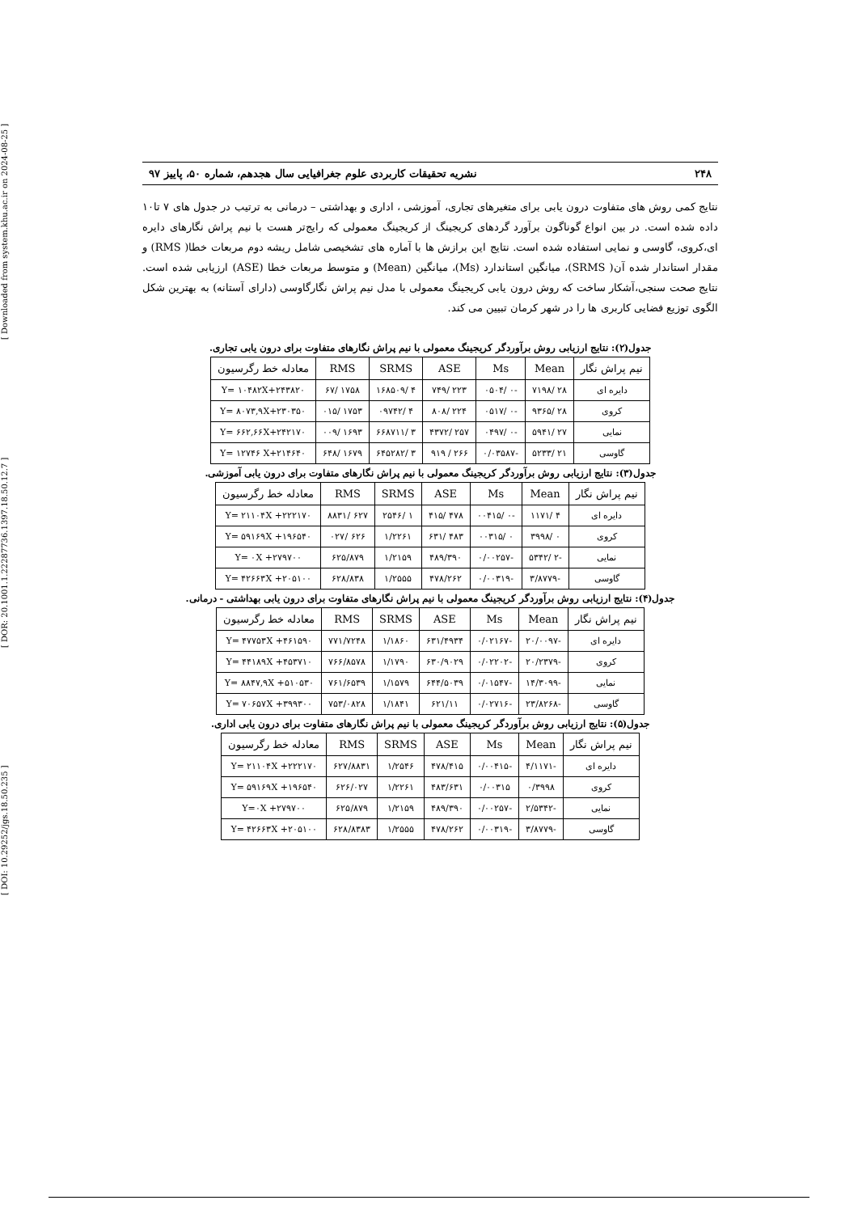[ DOI: 10.29252/jgs.18.50.235 ] [ DOR: 20.1001.1.22287736.1397.18.50.12.7 ] [ Downloaded from system.khu.ac.ir on 2024-08-25 ]
۲۴۸ نشریه تحقیقات کاربردی علوم جغرافیایی سال هجدهم، شماره ۵۰، پاییز ۹۷
نتایج کمی روش های متفاوت درون یابی برای متغیرهای تجاری، آموزشی ، اداری و بهداشتی – درمانی به ترتیب در جدول های ۷ تا۱۰ داده شده است. در بین انواع گوناگون برآورد گردهای کریجینگ از کریجینگ معمولی که رایج‌تر هست با نیم پراش نگارهای دایره ای،کروی، گاوسی و نمایی استفاده شده است. نتایج این برازش ها با آماره های تشخیصی شامل ریشه دوم مربعات خطا( RMS) و مقدار استاندار شده آن( SRMS)، میانگین استاندارد (Ms)، میانگین (Mean) و متوسط مربعات خطا (ASE) ارزیابی شده است. نتایج صحت سنجی،آشکار ساخت که روش درون یابی کریجینگ معمولی با مدل نیم پراش نگارگاوسی (دارای آستانه) به بهترین شکل الگوی توزیع فضایی کاربری ها را در شهر کرمان تبیین می کند.
جدول(۲): نتایج ارزیابی روش برآوردگر کریجینگ معمولی با نیم پراش نگارهای متفاوت برای درون یابی تجاری.
| نیم پراش نگار | Mean | Ms | ASE | SRMS | RMS | معادله خط رگرسیون |
| --- | --- | --- | --- | --- | --- | --- |
| دایره ای | ۲۸ /۷۱۹۸ | -۰ /۰۵۰۴ | ۲۲۳ /۷۴۹ | ۴ /۱۶۸۵۰۹ | ۱۷۵۸ /۶۷ | Y= ۱۰۴۸۲X+۲۴۳۸۲۰ |
| کروی | ۲۸ /۹۳۶۵ | -۰ /۰۵۱۷ | ۲۲۴ /۸۰۸ | ۴ /۰۹۷۴۲ | ۱۷۵۳ /۰۱۵ | Y= ۸۰۷۳,۹X+۲۳۰۳۵۰ |
| نمایی | ۲۷ /۵۹۴۱ | -۰ /۰۴۹۷ | ۲۵۷ /۴۳۷۲ | ۳ /۶۶۸۷۱۱ | ۱۶۹۳ /۰۰۹ | Y= ۶۶۲,۶۶X+۲۴۲۱۷۰ |
| گاوسی | ۲۱ /۵۲۳۳ | -۰/۰۳۵۸۷ | ۲۶۶ / ۹۱۹ | ۳ /۶۴۵۲۸۲ | ۱۶۷۹ /۶۴۸ | Y= ۱۲۷۴۶ X+۲۱۴۶۴۰ |
جدول(۳): نتایج ارزیابی روش برآوردگر کریجینگ معمولی با نیم پراش نگارهای متفاوت برای درون یابی آموزشی.
| نیم پراش نگار | Mean | Ms | ASE | SRMS | RMS | معادله خط رگرسیون |
| --- | --- | --- | --- | --- | --- | --- |
| دایره ای | ۴ /۱۱۷۱ | -۰ /۰۰۴۱۵ | ۴۷۸ /۴۱۵ | ۱ /۲۵۴۶ | ۶۲۷ /۸۸۳۱ | Y= ۲۱۱۰۴X +۲۲۲۱۷۰ |
| کروی | ۰ /۳۹۹۸ | ۰ /۰۰۳۱۵ | ۴۸۳ /۶۳۱ | ۱/۲۲۶۱ | ۶۲۶ /۰۲۷ | Y= ۵۹۱۶۹X +۱۹۶۵۴۰ |
| نمایی | -۲ /۵۳۴۲ | -۰/۰۰۲۵۷ | ۴۸۹/۳۹۰ | ۱/۲۱۵۹ | ۶۲۵/۸۷۹ | Y= ۰X +۲۷۹۷۰۰ |
| گاوسی | -۳/۸۷۷۹ | -۰/۰۰۳۱۹ | ۴۷۸/۲۶۲ | ۱/۲۵۵۵ | ۶۲۸/۸۳۸ | Y= ۴۲۶۶۳X +۲۰۵۱۰۰ |
جدول(۴): نتایج ارزیابی روش برآوردگر کریجینگ معمولی با نیم پراش نگارهای متفاوت برای درون یابی بهداشتی - درمانی.
| نیم پراش نگار | Mean | Ms | ASE | SRMS | RMS | معادله خط رگرسیون |
| --- | --- | --- | --- | --- | --- | --- |
| دایره ای | -۲۰/۰۰۹۷ | -۰/۰۲۱۶۷ | ۶۳۱/۴۹۳۴ | ۱/۱۸۶۰ | ۷۷۱/۷۲۴۸ | Y= ۴۷۷۵۳X +۴۶۱۵۹۰ |
| کروی | -۲۰/۲۳۷۹ | -۰/۰۲۲۰۲ | ۶۳۰/۹۰۲۹ | ۱/۱۷۹۰ | ۷۶۶/۸۵۷۸ | Y= ۴۴۱۸۹X +۴۵۳۷۱۰ |
| نمایی | -۱۴/۳۰۹۹ | -۰/۰۱۵۴۷ | ۶۴۴/۵۰۳۹ | ۱/۱۵۷۹ | ۷۶۱/۶۵۳۹ | Y= ۸۸۴۷,۹X +۵۱۰۵۳۰ |
| گاوسی | -۲۳/۸۲۶۸ | -۰/۰۲۷۱۶ | ۶۲۱/۱۱ | ۱/۱۸۴۱ | ۷۵۳/۰۸۲۸ | Y= ۷۰۶۵۷X +۳۹۹۳۰۰ |
جدول(۵): نتایج ارزیابی روش برآوردگر کریجینگ معمولی با نیم پراش نگارهای متفاوت برای درون یابی اداری.
| نیم پراش نگار | Mean | Ms | ASE | SRMS | RMS | معادله خط رگرسیون |
| --- | --- | --- | --- | --- | --- | --- |
| دایره ای | -۴/۱۱۷۱ | -۰/۰۰۴۱۵ | ۴۷۸/۴۱۵ | ۱/۲۵۴۶ | ۶۲۷/۸۸۳۱ | Y= ۲۱۱۰۴X +۲۲۲۱۷۰ |
| کروی | ۰/۳۹۹۸ | ۰/۰۰۳۱۵ | ۴۸۳/۶۳۱ | ۱/۲۲۶۱ | ۶۲۶/۰۲۷ | Y= ۵۹۱۶۹X +۱۹۶۵۴۰ |
| نمایی | -۲/۵۳۴۲ | -۰/۰۰۲۵۷ | ۴۸۹/۳۹۰ | ۱/۲۱۵۹ | ۶۲۵/۸۷۹ | Y=۰X +۲۷۹۷۰۰ |
| گاوسی | -۳/۸۷۷۹ | -۰/۰۰۳۱۹ | ۴۷۸/۲۶۲ | ۱/۲۵۵۵ | ۶۲۸/۸۳۸۳ | Y= ۴۲۶۶۳X +۲۰۵۱۰۰ |